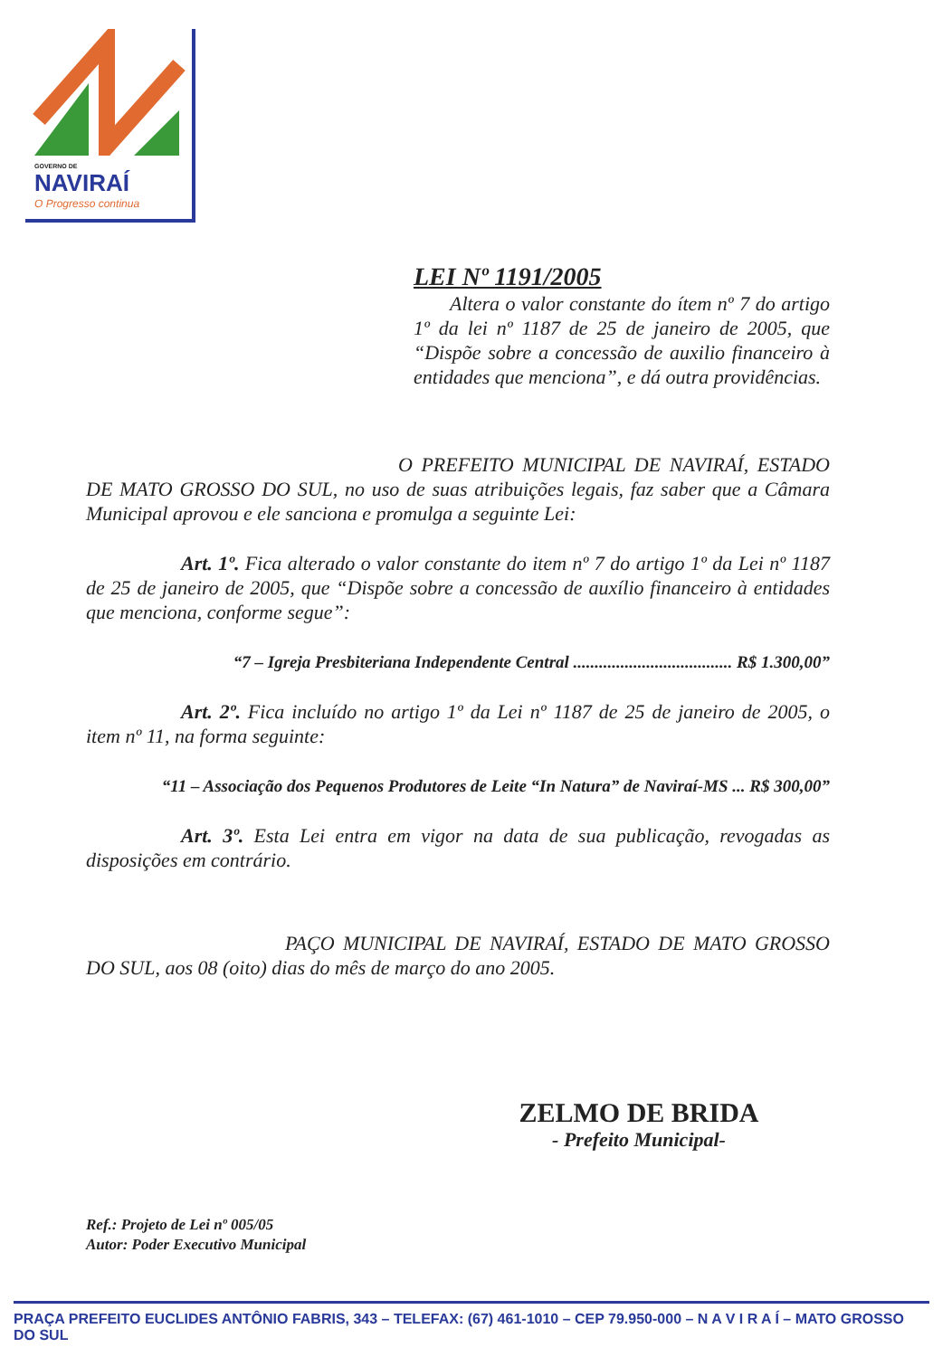GOVERNO DE
NAVIRAÍ
O Progresso continua
LEI Nº 1191/2005
Altera o valor constante do ítem nº 7 do artigo 1º da lei nº 1187 de 25 de janeiro de 2005, que “Dispõe sobre a concessão de auxilio financeiro à entidades que menciona”, e dá outra providências.
O PREFEITO MUNICIPAL DE NAVIRAÍ, ESTADO DE MATO GROSSO DO SUL, no uso de suas atribuições legais, faz saber que a Câmara Municipal aprovou e ele sanciona e promulga a seguinte Lei:
Art. 1º. Fica alterado o valor constante do item nº 7 do artigo 1º da Lei nº 1187 de 25 de janeiro de 2005, que “Dispõe sobre a concessão de auxílio financeiro à entidades que menciona, conforme segue”:
“7 – Igreja Presbiteriana Independente Central ..................................... R$ 1.300,00”
Art. 2º. Fica incluído no artigo 1º da Lei nº 1187 de 25 de janeiro de 2005, o item nº 11, na forma seguinte:
“11 – Associação dos Pequenos Produtores de Leite “In Natura” de Naviraí-MS ... R$ 300,00”
Art. 3º. Esta Lei entra em vigor na data de sua publicação, revogadas as disposições em contrário.
PAÇO MUNICIPAL DE NAVIRAÍ, ESTADO DE MATO GROSSO DO SUL, aos 08 (oito) dias do mês de março do ano 2005.
ZELMO DE BRIDA
- Prefeito Municipal-
Ref.: Projeto de Lei nº 005/05
Autor: Poder Executivo Municipal
PRAÇA PREFEITO EUCLIDES ANTÔNIO FABRIS, 343 – TELEFAX: (67) 461-1010 – CEP 79.950-000 – N A V I R A Í – MATO GROSSO DO SUL